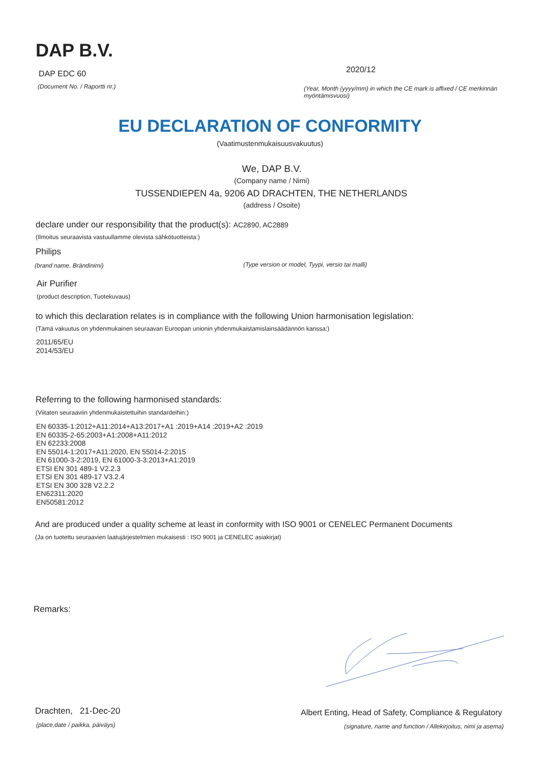DAP B.V.
DAP EDC 60
(Document No. / Raportti nr.)
2020/12
(Year, Month (yyyy/mm) in which the CE mark is affixed / CE merkinnän myöntämisvuosi)
EU DECLARATION OF CONFORMITY
(Vaatimustenmukaisuusvakuutus)
We, DAP B.V.
(Company name / Nimi)
TUSSENDIEPEN 4a, 9206 AD DRACHTEN, THE NETHERLANDS
(address / Osoite)
declare under our responsibility that the product(s): AC2890, AC2889
(Ilmoitus seuraavista vastuullamme olevista sähkötuotteista:)
Philips
(brand name, Brändinimi)
(Type version or model, Tyypi, versio tai malli)
Air Purifier
(product description, Tuotekuvaus)
to which this declaration relates is in compliance with the following Union harmonisation legislation:
(Tämä vakuutus on yhdenmukainen seuraavan Euroopan unionin yhdenmukaistamislainsäädännön kanssa:)
2011/65/EU
2014/53/EU
Referring to the following harmonised standards:
(Viitaten seuraaviin yhdenmukaistettuihin standardeihin:)
EN 60335-1:2012+A11:2014+A13:2017+A1 :2019+A14 :2019+A2 :2019
EN 60335-2-65:2003+A1:2008+A11:2012
EN 62233:2008
EN 55014-1:2017+A11:2020, EN 55014-2:2015
EN 61000-3-2:2019, EN 61000-3-3:2013+A1:2019
ETSI EN 301 489-1 V2.2.3
ETSI EN 301 489-17 V3.2.4
ETSI EN 300 328 V2.2.2
EN62311:2020
EN50581:2012
And are produced under a quality scheme at least in conformity with ISO 9001 or CENELEC Permanent Documents
(Ja on tuotettu seuraavien laatujärjestelmien mukaisesti : ISO 9001 ja CENELEC asiakirjat)
Remarks:
Drachten, 21-Dec-20
(place,date / paikka, päiväys)
Albert Enting, Head of Safety, Compliance & Regulatory
(signature, name and function / Allekirjoitus, nimi ja asema)